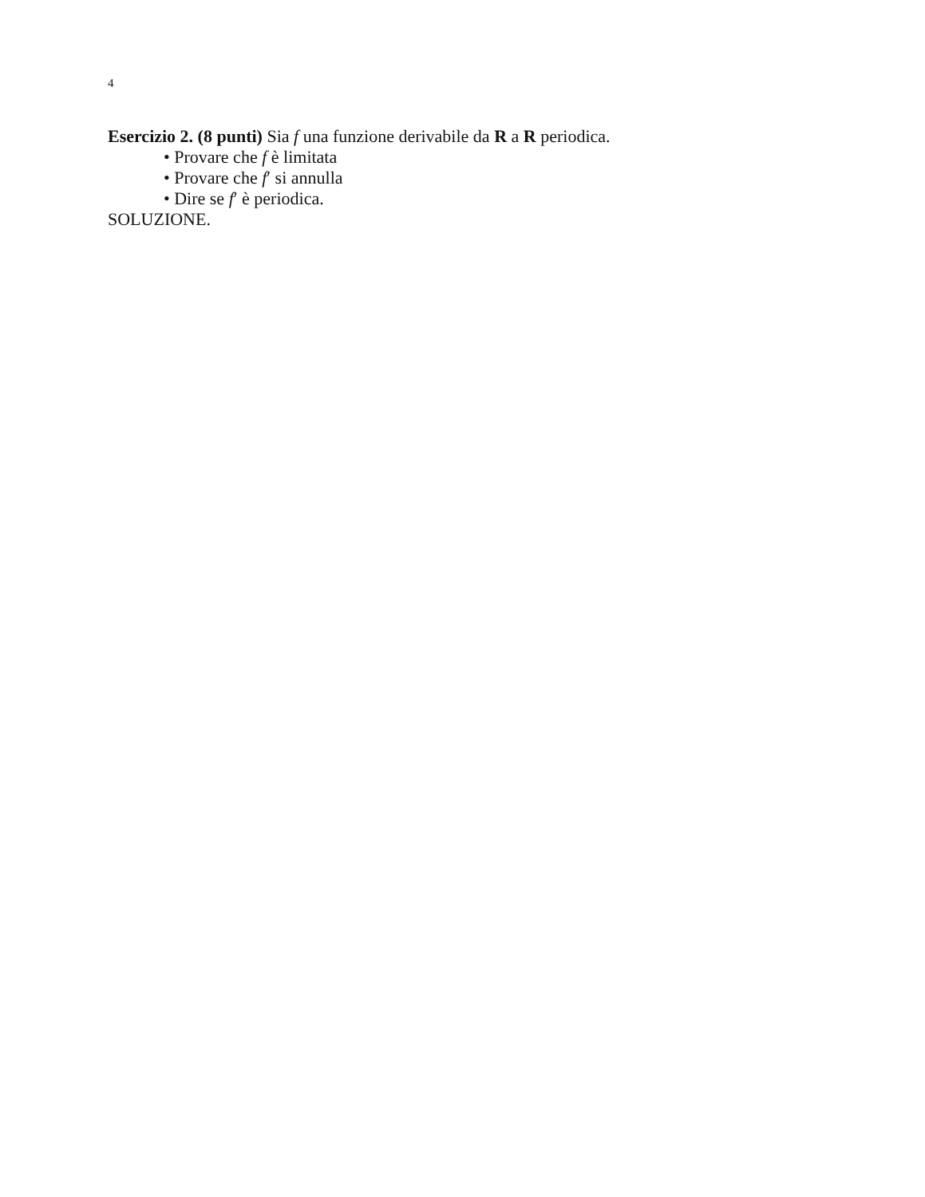4
Esercizio 2. (8 punti) Sia f una funzione derivabile da R a R periodica.
• Provare che f è limitata
• Provare che f′ si annulla
• Dire se f′ è periodica.
SOLUZIONE.